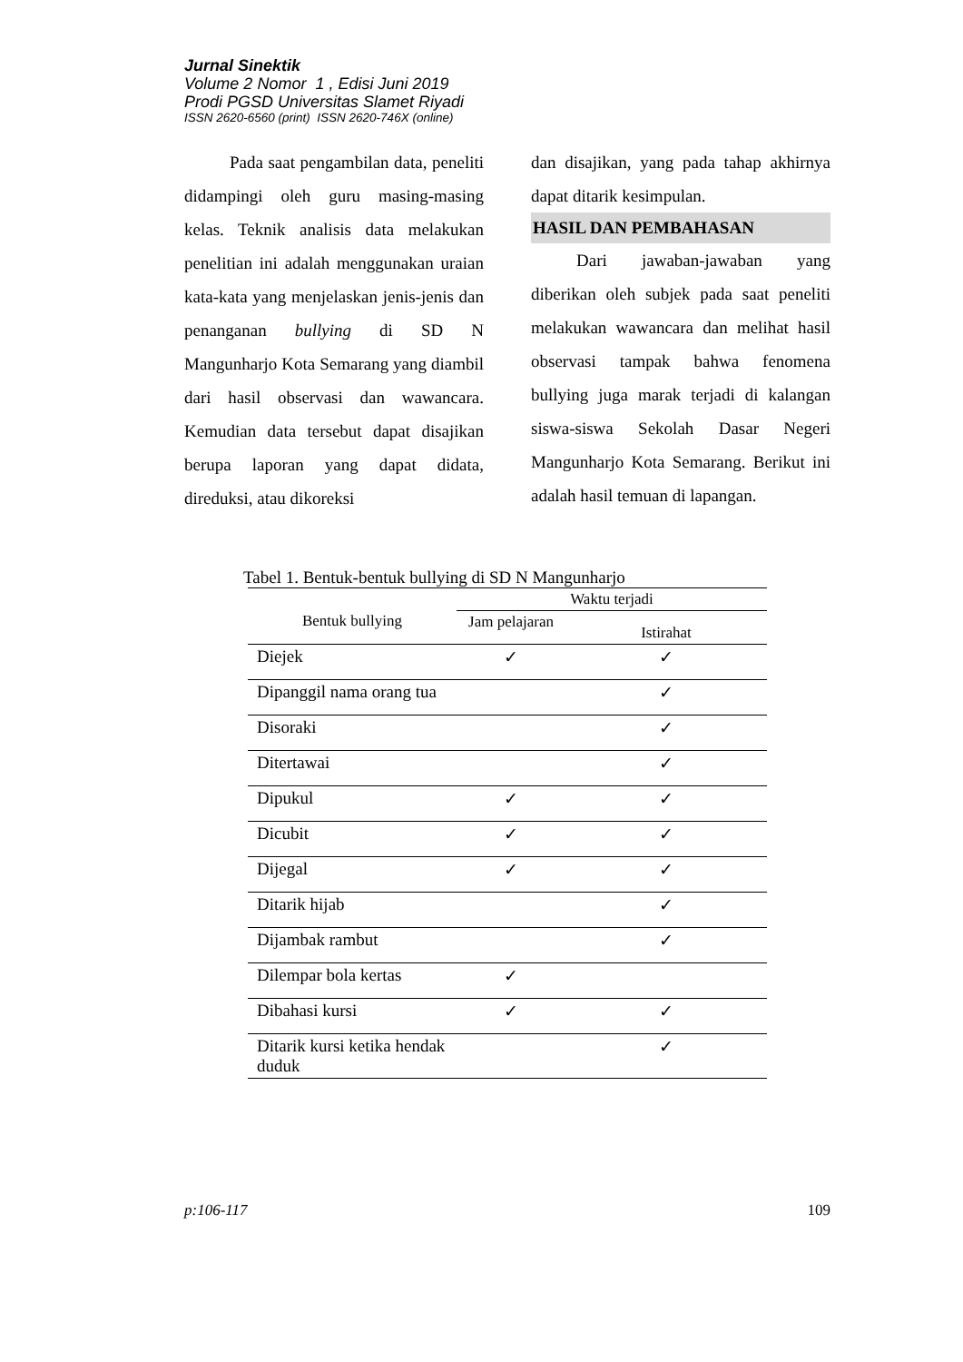Jurnal Sinektik
Volume 2 Nomor 1 , Edisi Juni 2019
Prodi PGSD Universitas Slamet Riyadi
ISSN 2620-6560 (print) ISSN 2620-746X (online)
Pada saat pengambilan data, peneliti didampingi oleh guru masing-masing kelas. Teknik analisis data melakukan penelitian ini adalah menggunakan uraian kata-kata yang menjelaskan jenis-jenis dan penanganan bullying di SD N Mangunharjo Kota Semarang yang diambil dari hasil observasi dan wawancara. Kemudian data tersebut dapat disajikan berupa laporan yang dapat didata, direduksi, atau dikoreksi
dan disajikan, yang pada tahap akhirnya dapat ditarik kesimpulan.
HASIL DAN PEMBAHASAN
Dari jawaban-jawaban yang diberikan oleh subjek pada saat peneliti melakukan wawancara dan melihat hasil observasi tampak bahwa fenomena bullying juga marak terjadi di kalangan siswa-siswa Sekolah Dasar Negeri Mangunharjo Kota Semarang. Berikut ini adalah hasil temuan di lapangan.
Tabel 1. Bentuk-bentuk bullying di SD N Mangunharjo
| Bentuk bullying | Waktu terjadi | |
| --- | --- | --- |
| | Jam pelajaran | Istirahat |
| Diejek | ✓ | ✓ |
| Dipanggil nama orang tua | | ✓ |
| Disoraki | | ✓ |
| Ditertawai | | ✓ |
| Dipukul | ✓ | ✓ |
| Dicubit | ✓ | ✓ |
| Dijegal | ✓ | ✓ |
| Ditarik hijab | | ✓ |
| Dijambak rambut | | ✓ |
| Dilempar bola kertas | ✓ | |
| Dibahasi kursi | ✓ | ✓ |
| Ditarik kursi ketika hendak duduk | | ✓ |
p:106-117 109